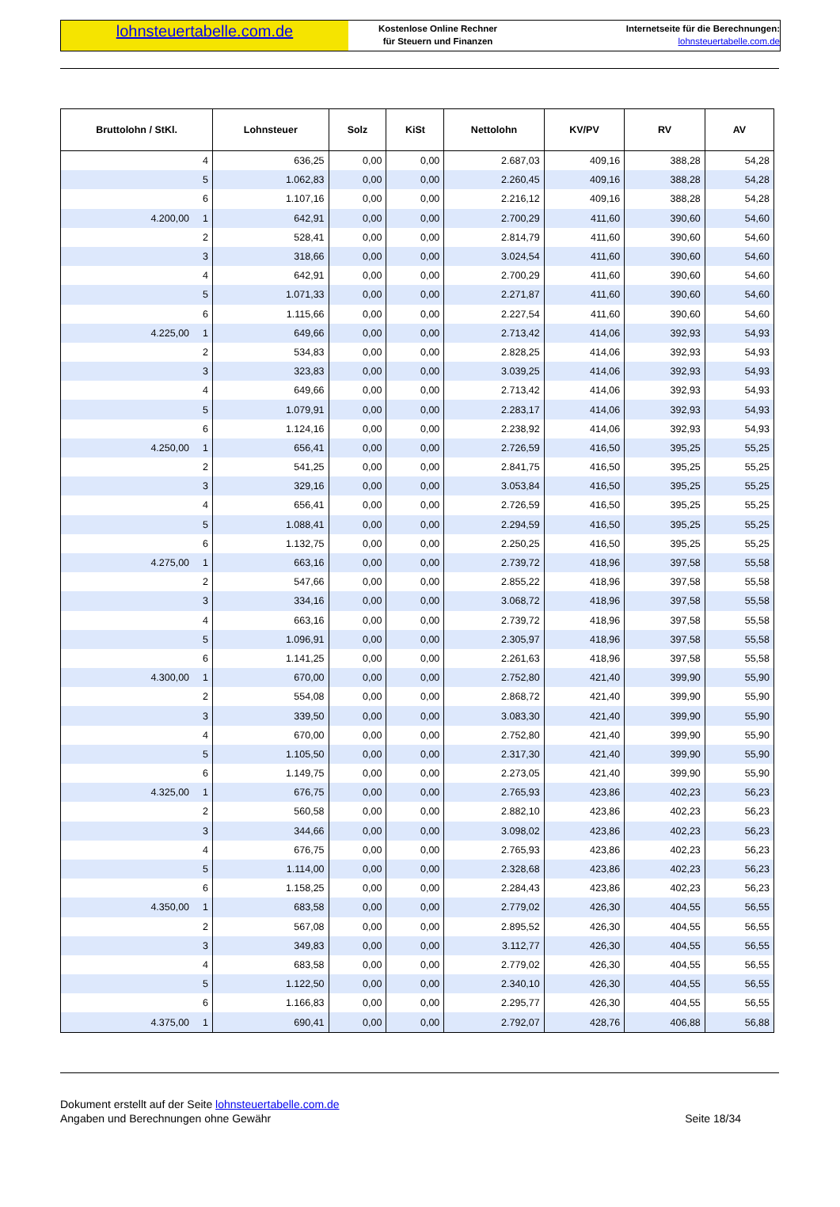lohnsteuertabelle.com.de
Kostenlose Online Rechner
für Steuern und Finanzen
Internetseite für die Berechnungen:
lohnsteuertabelle.com.de
| Bruttolohn / StKl. | | Lohnsteuer | Solz | KiSt | Nettolohn | KV/PV | RV | AV |
| --- | --- | --- | --- | --- | --- | --- | --- | --- |
| | 4 | 636,25 | 0,00 | 0,00 | 2.687,03 | 409,16 | 388,28 | 54,28 |
| | 5 | 1.062,83 | 0,00 | 0,00 | 2.260,45 | 409,16 | 388,28 | 54,28 |
| | 6 | 1.107,16 | 0,00 | 0,00 | 2.216,12 | 409,16 | 388,28 | 54,28 |
| 4.200,00 | 1 | 642,91 | 0,00 | 0,00 | 2.700,29 | 411,60 | 390,60 | 54,60 |
| | 2 | 528,41 | 0,00 | 0,00 | 2.814,79 | 411,60 | 390,60 | 54,60 |
| | 3 | 318,66 | 0,00 | 0,00 | 3.024,54 | 411,60 | 390,60 | 54,60 |
| | 4 | 642,91 | 0,00 | 0,00 | 2.700,29 | 411,60 | 390,60 | 54,60 |
| | 5 | 1.071,33 | 0,00 | 0,00 | 2.271,87 | 411,60 | 390,60 | 54,60 |
| | 6 | 1.115,66 | 0,00 | 0,00 | 2.227,54 | 411,60 | 390,60 | 54,60 |
| 4.225,00 | 1 | 649,66 | 0,00 | 0,00 | 2.713,42 | 414,06 | 392,93 | 54,93 |
| | 2 | 534,83 | 0,00 | 0,00 | 2.828,25 | 414,06 | 392,93 | 54,93 |
| | 3 | 323,83 | 0,00 | 0,00 | 3.039,25 | 414,06 | 392,93 | 54,93 |
| | 4 | 649,66 | 0,00 | 0,00 | 2.713,42 | 414,06 | 392,93 | 54,93 |
| | 5 | 1.079,91 | 0,00 | 0,00 | 2.283,17 | 414,06 | 392,93 | 54,93 |
| | 6 | 1.124,16 | 0,00 | 0,00 | 2.238,92 | 414,06 | 392,93 | 54,93 |
| 4.250,00 | 1 | 656,41 | 0,00 | 0,00 | 2.726,59 | 416,50 | 395,25 | 55,25 |
| | 2 | 541,25 | 0,00 | 0,00 | 2.841,75 | 416,50 | 395,25 | 55,25 |
| | 3 | 329,16 | 0,00 | 0,00 | 3.053,84 | 416,50 | 395,25 | 55,25 |
| | 4 | 656,41 | 0,00 | 0,00 | 2.726,59 | 416,50 | 395,25 | 55,25 |
| | 5 | 1.088,41 | 0,00 | 0,00 | 2.294,59 | 416,50 | 395,25 | 55,25 |
| | 6 | 1.132,75 | 0,00 | 0,00 | 2.250,25 | 416,50 | 395,25 | 55,25 |
| 4.275,00 | 1 | 663,16 | 0,00 | 0,00 | 2.739,72 | 418,96 | 397,58 | 55,58 |
| | 2 | 547,66 | 0,00 | 0,00 | 2.855,22 | 418,96 | 397,58 | 55,58 |
| | 3 | 334,16 | 0,00 | 0,00 | 3.068,72 | 418,96 | 397,58 | 55,58 |
| | 4 | 663,16 | 0,00 | 0,00 | 2.739,72 | 418,96 | 397,58 | 55,58 |
| | 5 | 1.096,91 | 0,00 | 0,00 | 2.305,97 | 418,96 | 397,58 | 55,58 |
| | 6 | 1.141,25 | 0,00 | 0,00 | 2.261,63 | 418,96 | 397,58 | 55,58 |
| 4.300,00 | 1 | 670,00 | 0,00 | 0,00 | 2.752,80 | 421,40 | 399,90 | 55,90 |
| | 2 | 554,08 | 0,00 | 0,00 | 2.868,72 | 421,40 | 399,90 | 55,90 |
| | 3 | 339,50 | 0,00 | 0,00 | 3.083,30 | 421,40 | 399,90 | 55,90 |
| | 4 | 670,00 | 0,00 | 0,00 | 2.752,80 | 421,40 | 399,90 | 55,90 |
| | 5 | 1.105,50 | 0,00 | 0,00 | 2.317,30 | 421,40 | 399,90 | 55,90 |
| | 6 | 1.149,75 | 0,00 | 0,00 | 2.273,05 | 421,40 | 399,90 | 55,90 |
| 4.325,00 | 1 | 676,75 | 0,00 | 0,00 | 2.765,93 | 423,86 | 402,23 | 56,23 |
| | 2 | 560,58 | 0,00 | 0,00 | 2.882,10 | 423,86 | 402,23 | 56,23 |
| | 3 | 344,66 | 0,00 | 0,00 | 3.098,02 | 423,86 | 402,23 | 56,23 |
| | 4 | 676,75 | 0,00 | 0,00 | 2.765,93 | 423,86 | 402,23 | 56,23 |
| | 5 | 1.114,00 | 0,00 | 0,00 | 2.328,68 | 423,86 | 402,23 | 56,23 |
| | 6 | 1.158,25 | 0,00 | 0,00 | 2.284,43 | 423,86 | 402,23 | 56,23 |
| 4.350,00 | 1 | 683,58 | 0,00 | 0,00 | 2.779,02 | 426,30 | 404,55 | 56,55 |
| | 2 | 567,08 | 0,00 | 0,00 | 2.895,52 | 426,30 | 404,55 | 56,55 |
| | 3 | 349,83 | 0,00 | 0,00 | 3.112,77 | 426,30 | 404,55 | 56,55 |
| | 4 | 683,58 | 0,00 | 0,00 | 2.779,02 | 426,30 | 404,55 | 56,55 |
| | 5 | 1.122,50 | 0,00 | 0,00 | 2.340,10 | 426,30 | 404,55 | 56,55 |
| | 6 | 1.166,83 | 0,00 | 0,00 | 2.295,77 | 426,30 | 404,55 | 56,55 |
| 4.375,00 | 1 | 690,41 | 0,00 | 0,00 | 2.792,07 | 428,76 | 406,88 | 56,88 |
Dokument erstellt auf der Seite lohnsteuertabelle.com.de
Angaben und Berechnungen ohne Gewähr
Seite 18/34